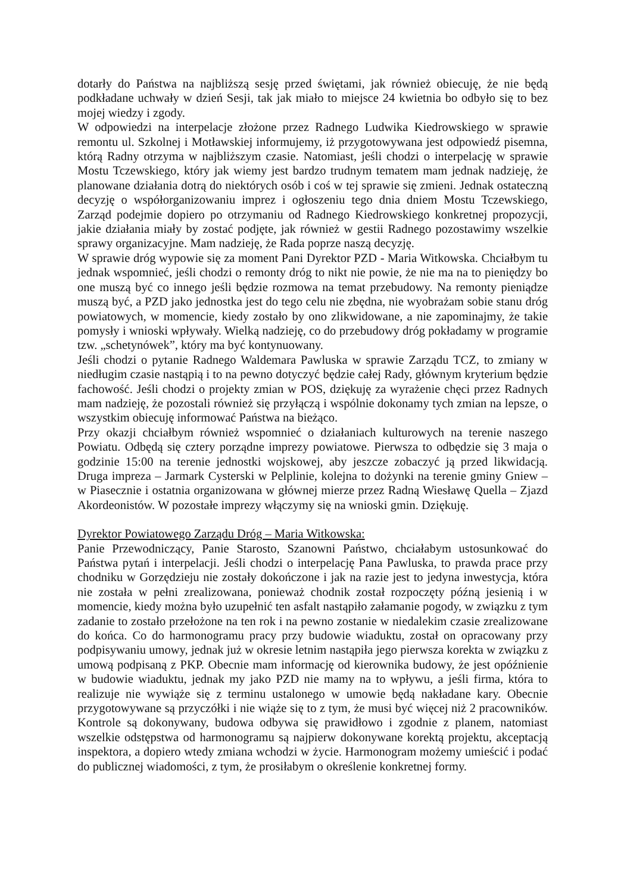dotarły do Państwa na najbliższą sesję przed świętami, jak również obiecuję, że nie będą podkładane uchwały w dzień Sesji, tak jak miało to miejsce 24 kwietnia bo odbyło się to bez mojej wiedzy i zgody.
W odpowiedzi na interpelacje złożone przez Radnego Ludwika Kiedrowskiego w sprawie remontu ul. Szkolnej i Motławskiej informujemy, iż przygotowywana jest odpowiedź pisemna, którą Radny otrzyma w najbliższym czasie. Natomiast, jeśli chodzi o interpelację w sprawie Mostu Tczewskiego, który jak wiemy jest bardzo trudnym tematem mam jednak nadzieję, że planowane działania dotrą do niektórych osób i coś w tej sprawie się zmieni. Jednak ostateczną decyzję o współorganizowaniu imprez i ogłoszeniu tego dnia dniem Mostu Tczewskiego, Zarząd podejmie dopiero po otrzymaniu od Radnego Kiedrowskiego konkretnej propozycji, jakie działania miały by zostać podjęte, jak również w gestii Radnego pozostawimy wszelkie sprawy organizacyjne. Mam nadzieję, że Rada poprze naszą decyzję.
W sprawie dróg wypowie się za moment Pani Dyrektor PZD - Maria Witkowska. Chciałbym tu jednak wspomnieć, jeśli chodzi o remonty dróg to nikt nie powie, że nie ma na to pieniędzy bo one muszą być co innego jeśli będzie rozmowa na temat przebudowy. Na remonty pieniądze muszą być, a PZD jako jednostka jest do tego celu nie zbędna, nie wyobrażam sobie stanu dróg powiatowych, w momencie, kiedy zostało by ono zlikwidowane, a nie zapominajmy, że takie pomysły i wnioski wpływały. Wielką nadzieję, co do przebudowy dróg pokładamy w programie tzw. „schetynówek”, który ma być kontynuowany.
Jeśli chodzi o pytanie Radnego Waldemara Pawluska w sprawie Zarządu TCZ, to zmiany w niedługim czasie nastąpią i to na pewno dotyczyć będzie całej Rady, głównym kryterium będzie fachowość. Jeśli chodzi o projekty zmian w POS, dziękuję za wyrażenie chęci przez Radnych mam nadzieję, że pozostali również się przyłączą i wspólnie dokonamy tych zmian na lepsze, o wszystkim obiecuję informować Państwa na bieżąco.
Przy okazji chciałbym również wspomnieć o działaniach kulturowych na terenie naszego Powiatu. Odbędą się cztery porządne imprezy powiatowe. Pierwsza to odbędzie się 3 maja o godzinie 15:00 na terenie jednostki wojskowej, aby jeszcze zobaczyć ją przed likwidacją. Druga impreza – Jarmark Cysterski w Pelplinie, kolejna to dożynki na terenie gminy Gniew – w Piasecznie i ostatnia organizowana w głównej mierze przez Radną Wiesławę Quella – Zjazd Akordeonistów. W pozostałe imprezy włączymy się na wnioski gmin. Dziękuję.
Dyrektor Powiatowego Zarządu Dróg – Maria Witkowska:
Panie Przewodniczący, Panie Starosto, Szanowni Państwo, chciałabym ustosunkować do Państwa pytań i interpelacji. Jeśli chodzi o interpelację Pana Pawluska, to prawda prace przy chodniku w Gorzędzieju nie zostały dokończone i jak na razie jest to jedyna inwestycja, która nie została w pełni zrealizowana, ponieważ chodnik został rozpoczęty późną jesienią i w momencie, kiedy można było uzupełnić ten asfalt nastąpiło załamanie pogody, w związku z tym zadanie to zostało przełożone na ten rok i na pewno zostanie w niedalekim czasie zrealizowane do końca. Co do harmonogramu pracy przy budowie wiaduktu, został on opracowany przy podpisywaniu umowy, jednak już w okresie letnim nastąpiła jego pierwsza korekta w związku z umową podpisaną z PKP. Obecnie mam informację od kierownika budowy, że jest opóźnienie w budowie wiaduktu, jednak my jako PZD nie mamy na to wpływu, a jeśli firma, która to realizuje nie wywiąże się z terminu ustalonego w umowie będą nakładane kary. Obecnie przygotowywane są przyczółki i nie wiąże się to z tym, że musi być więcej niż 2 pracowników. Kontrole są dokonywany, budowa odbywa się prawidłowo i zgodnie z planem, natomiast wszelkie odstępstwa od harmonogramu są najpierw dokonywane korektą projektu, akceptacją inspektora, a dopiero wtedy zmiana wchodzi w życie. Harmonogram możemy umieścić i podać do publicznej wiadomości, z tym, że prosiłabym o określenie konkretnej formy.